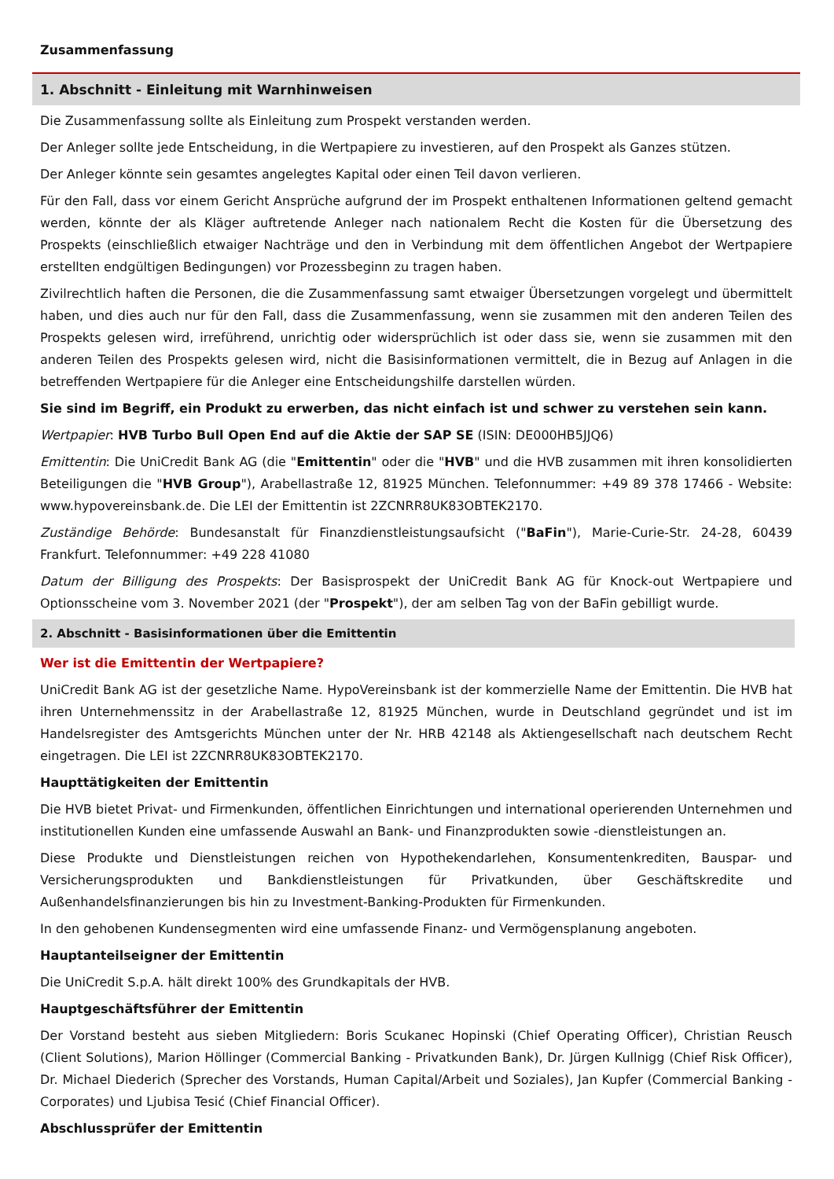Zusammenfassung
1. Abschnitt - Einleitung mit Warnhinweisen
Die Zusammenfassung sollte als Einleitung zum Prospekt verstanden werden.
Der Anleger sollte jede Entscheidung, in die Wertpapiere zu investieren, auf den Prospekt als Ganzes stützen.
Der Anleger könnte sein gesamtes angelegtes Kapital oder einen Teil davon verlieren.
Für den Fall, dass vor einem Gericht Ansprüche aufgrund der im Prospekt enthaltenen Informationen geltend gemacht werden, könnte der als Kläger auftretende Anleger nach nationalem Recht die Kosten für die Übersetzung des Prospekts (einschließlich etwaiger Nachträge und den in Verbindung mit dem öffentlichen Angebot der Wertpapiere erstellten endgültigen Bedingungen) vor Prozessbeginn zu tragen haben.
Zivilrechtlich haften die Personen, die die Zusammenfassung samt etwaiger Übersetzungen vorgelegt und übermittelt haben, und dies auch nur für den Fall, dass die Zusammenfassung, wenn sie zusammen mit den anderen Teilen des Prospekts gelesen wird, irreführend, unrichtig oder widersprüchlich ist oder dass sie, wenn sie zusammen mit den anderen Teilen des Prospekts gelesen wird, nicht die Basisinformationen vermittelt, die in Bezug auf Anlagen in die betreffenden Wertpapiere für die Anleger eine Entscheidungshilfe darstellen würden.
Sie sind im Begriff, ein Produkt zu erwerben, das nicht einfach ist und schwer zu verstehen sein kann.
Wertpapier: HVB Turbo Bull Open End auf die Aktie der SAP SE (ISIN: DE000HB5JJQ6)
Emittentin: Die UniCredit Bank AG (die "Emittentin" oder die "HVB" und die HVB zusammen mit ihren konsolidierten Beteiligungen die "HVB Group"), Arabellastraße 12, 81925 München. Telefonnummer: +49 89 378 17466 - Website: www.hypovereinsbank.de. Die LEI der Emittentin ist 2ZCNRR8UK83OBTEK2170.
Zuständige Behörde: Bundesanstalt für Finanzdienstleistungsaufsicht ("BaFin"), Marie-Curie-Str. 24-28, 60439 Frankfurt. Telefonnummer: +49 228 41080
Datum der Billigung des Prospekts: Der Basisprospekt der UniCredit Bank AG für Knock-out Wertpapiere und Optionsscheine vom 3. November 2021 (der "Prospekt"), der am selben Tag von der BaFin gebilligt wurde.
2. Abschnitt - Basisinformationen über die Emittentin
Wer ist die Emittentin der Wertpapiere?
UniCredit Bank AG ist der gesetzliche Name. HypoVereinsbank ist der kommerzielle Name der Emittentin. Die HVB hat ihren Unternehmenssitz in der Arabellastraße 12, 81925 München, wurde in Deutschland gegründet und ist im Handelsregister des Amtsgerichts München unter der Nr. HRB 42148 als Aktiengesellschaft nach deutschem Recht eingetragen. Die LEI ist 2ZCNRR8UK83OBTEK2170.
Haupttätigkeiten der Emittentin
Die HVB bietet Privat- und Firmenkunden, öffentlichen Einrichtungen und international operierenden Unternehmen und institutionellen Kunden eine umfassende Auswahl an Bank- und Finanzprodukten sowie -dienstleistungen an.
Diese Produkte und Dienstleistungen reichen von Hypothekendarlehen, Konsumentenkrediten, Bauspar- und Versicherungsprodukten und Bankdienstleistungen für Privatkunden, über Geschäftskredite und Außenhandelsfinanzierungen bis hin zu Investment-Banking-Produkten für Firmenkunden.
In den gehobenen Kundensegmenten wird eine umfassende Finanz- und Vermögensplanung angeboten.
Hauptanteilseigner der Emittentin
Die UniCredit S.p.A. hält direkt 100% des Grundkapitals der HVB.
Hauptgeschäftsführer der Emittentin
Der Vorstand besteht aus sieben Mitgliedern: Boris Scukanec Hopinski (Chief Operating Officer), Christian Reusch (Client Solutions), Marion Höllinger (Commercial Banking - Privatkunden Bank), Dr. Jürgen Kullnigg (Chief Risk Officer), Dr. Michael Diederich (Sprecher des Vorstands, Human Capital/Arbeit und Soziales), Jan Kupfer (Commercial Banking - Corporates) und Ljubisa Tesić (Chief Financial Officer).
Abschlussprüfer der Emittentin